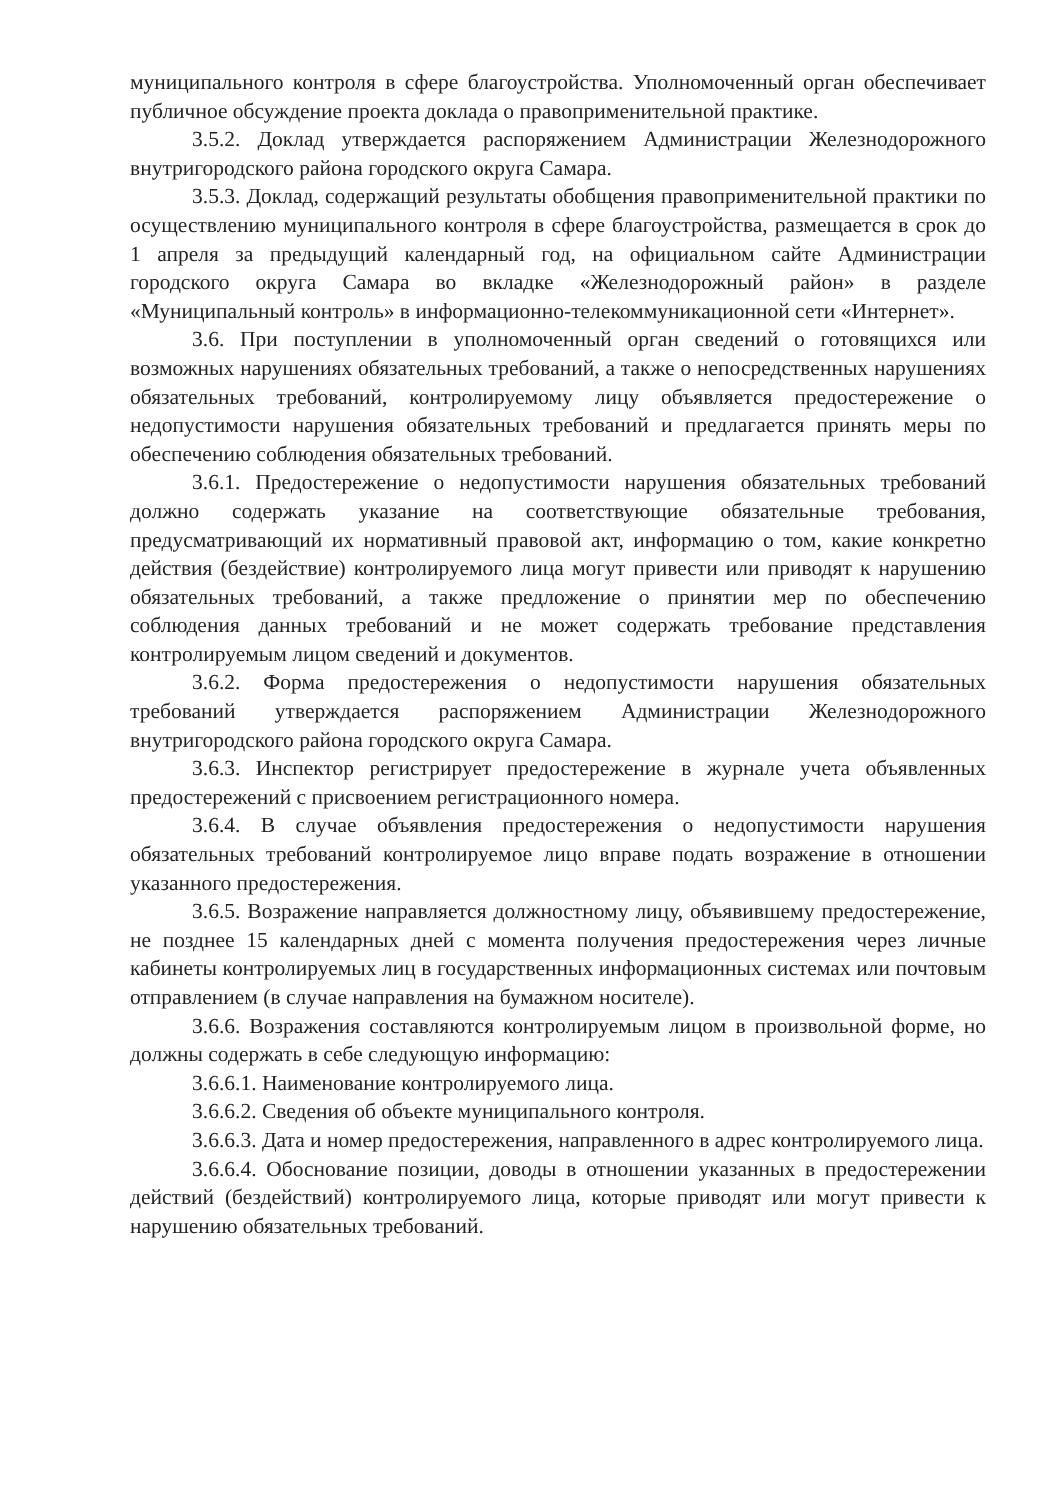муниципального контроля в сфере благоустройства. Уполномоченный орган обеспечивает публичное обсуждение проекта доклада о правоприменительной практике.
3.5.2. Доклад утверждается распоряжением Администрации Железнодорожного внутригородского района городского округа Самара.
3.5.3. Доклад, содержащий результаты обобщения правоприменительной практики по осуществлению муниципального контроля в сфере благоустройства, размещается в срок до 1 апреля за предыдущий календарный год, на официальном сайте Администрации городского округа Самара во вкладке «Железнодорожный район» в разделе «Муниципальный контроль» в информационно-телекоммуникационной сети «Интернет».
3.6. При поступлении в уполномоченный орган сведений о готовящихся или возможных нарушениях обязательных требований, а также о непосредственных нарушениях обязательных требований, контролируемому лицу объявляется предостережение о недопустимости нарушения обязательных требований и предлагается принять меры по обеспечению соблюдения обязательных требований.
3.6.1. Предостережение о недопустимости нарушения обязательных требований должно содержать указание на соответствующие обязательные требования, предусматривающий их нормативный правовой акт, информацию о том, какие конкретно действия (бездействие) контролируемого лица могут привести или приводят к нарушению обязательных требований, а также предложение о принятии мер по обеспечению соблюдения данных требований и не может содержать требование представления контролируемым лицом сведений и документов.
3.6.2. Форма предостережения о недопустимости нарушения обязательных требований утверждается распоряжением Администрации Железнодорожного внутригородского района городского округа Самара.
3.6.3. Инспектор регистрирует предостережение в журнале учета объявленных предостережений с присвоением регистрационного номера.
3.6.4. В случае объявления предостережения о недопустимости нарушения обязательных требований контролируемое лицо вправе подать возражение в отношении указанного предостережения.
3.6.5. Возражение направляется должностному лицу, объявившему предостережение, не позднее 15 календарных дней с момента получения предостережения через личные кабинеты контролируемых лиц в государственных информационных системах или почтовым отправлением (в случае направления на бумажном носителе).
3.6.6. Возражения составляются контролируемым лицом в произвольной форме, но должны содержать в себе следующую информацию:
3.6.6.1. Наименование контролируемого лица.
3.6.6.2. Сведения об объекте муниципального контроля.
3.6.6.3. Дата и номер предостережения, направленного в адрес контролируемого лица.
3.6.6.4. Обоснование позиции, доводы в отношении указанных в предостережении действий (бездействий) контролируемого лица, которые приводят или могут привести к нарушению обязательных требований.